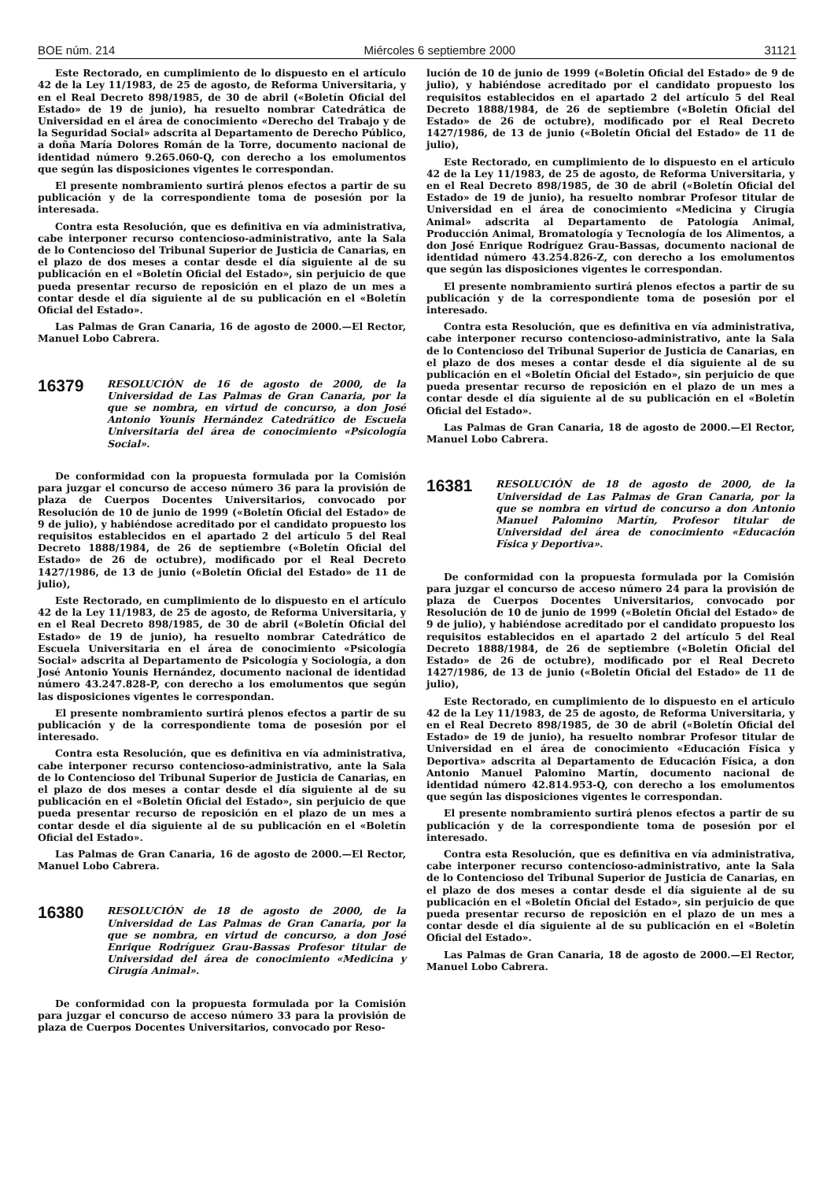BOE núm. 214 Miércoles 6 septiembre 2000 31121
Este Rectorado, en cumplimiento de lo dispuesto en el artículo 42 de la Ley 11/1983, de 25 de agosto, de Reforma Universitaria, y en el Real Decreto 898/1985, de 30 de abril («Boletín Oficial del Estado» de 19 de junio), ha resuelto nombrar Catedrática de Universidad en el área de conocimiento «Derecho del Trabajo y de la Seguridad Social» adscrita al Departamento de Derecho Público, a doña María Dolores Román de la Torre, documento nacional de identidad número 9.265.060-Q, con derecho a los emolumentos que según las disposiciones vigentes le correspondan.
El presente nombramiento surtirá plenos efectos a partir de su publicación y de la correspondiente toma de posesión por la interesada.
Contra esta Resolución, que es definitiva en vía administrativa, cabe interponer recurso contencioso-administrativo, ante la Sala de lo Contencioso del Tribunal Superior de Justicia de Canarias, en el plazo de dos meses a contar desde el día siguiente al de su publicación en el «Boletín Oficial del Estado», sin perjuicio de que pueda presentar recurso de reposición en el plazo de un mes a contar desde el día siguiente al de su publicación en el «Boletín Oficial del Estado».
Las Palmas de Gran Canaria, 16 de agosto de 2000.—El Rector, Manuel Lobo Cabrera.
16379
RESOLUCIÓN de 16 de agosto de 2000, de la Universidad de Las Palmas de Gran Canaria, por la que se nombra, en virtud de concurso, a don José Antonio Younis Hernández Catedrático de Escuela Universitaria del área de conocimiento «Psicología Social».
De conformidad con la propuesta formulada por la Comisión para juzgar el concurso de acceso número 36 para la provisión de plaza de Cuerpos Docentes Universitarios, convocado por Resolución de 10 de junio de 1999 («Boletín Oficial del Estado» de 9 de julio), y habiéndose acreditado por el candidato propuesto los requisitos establecidos en el apartado 2 del artículo 5 del Real Decreto 1888/1984, de 26 de septiembre («Boletín Oficial del Estado» de 26 de octubre), modificado por el Real Decreto 1427/1986, de 13 de junio («Boletín Oficial del Estado» de 11 de julio),
Este Rectorado, en cumplimiento de lo dispuesto en el artículo 42 de la Ley 11/1983, de 25 de agosto, de Reforma Universitaria, y en el Real Decreto 898/1985, de 30 de abril («Boletín Oficial del Estado» de 19 de junio), ha resuelto nombrar Catedrático de Escuela Universitaria en el área de conocimiento «Psicología Social» adscrita al Departamento de Psicología y Sociología, a don José Antonio Younis Hernández, documento nacional de identidad número 43.247.828-P, con derecho a los emolumentos que según las disposiciones vigentes le correspondan.
El presente nombramiento surtirá plenos efectos a partir de su publicación y de la correspondiente toma de posesión por el interesado.
Contra esta Resolución, que es definitiva en vía administrativa, cabe interponer recurso contencioso-administrativo, ante la Sala de lo Contencioso del Tribunal Superior de Justicia de Canarias, en el plazo de dos meses a contar desde el día siguiente al de su publicación en el «Boletín Oficial del Estado», sin perjuicio de que pueda presentar recurso de reposición en el plazo de un mes a contar desde el día siguiente al de su publicación en el «Boletín Oficial del Estado».
Las Palmas de Gran Canaria, 16 de agosto de 2000.—El Rector, Manuel Lobo Cabrera.
16380
RESOLUCIÓN de 18 de agosto de 2000, de la Universidad de Las Palmas de Gran Canaria, por la que se nombra, en virtud de concurso, a don José Enrique Rodríguez Grau-Bassas Profesor titular de Universidad del área de conocimiento «Medicina y Cirugía Animal».
De conformidad con la propuesta formulada por la Comisión para juzgar el concurso de acceso número 33 para la provisión de plaza de Cuerpos Docentes Universitarios, convocado por Reso-
lución de 10 de junio de 1999 («Boletín Oficial del Estado» de 9 de julio), y habiéndose acreditado por el candidato propuesto los requisitos establecidos en el apartado 2 del artículo 5 del Real Decreto 1888/1984, de 26 de septiembre («Boletín Oficial del Estado» de 26 de octubre), modificado por el Real Decreto 1427/1986, de 13 de junio («Boletín Oficial del Estado» de 11 de julio),
Este Rectorado, en cumplimiento de lo dispuesto en el artículo 42 de la Ley 11/1983, de 25 de agosto, de Reforma Universitaria, y en el Real Decreto 898/1985, de 30 de abril («Boletín Oficial del Estado» de 19 de junio), ha resuelto nombrar Profesor titular de Universidad en el área de conocimiento «Medicina y Cirugía Animal» adscrita al Departamento de Patología Animal, Producción Animal, Bromatología y Tecnología de los Alimentos, a don José Enrique Rodríguez Grau-Bassas, documento nacional de identidad número 43.254.826-Z, con derecho a los emolumentos que según las disposiciones vigentes le correspondan.
El presente nombramiento surtirá plenos efectos a partir de su publicación y de la correspondiente toma de posesión por el interesado.
Contra esta Resolución, que es definitiva en vía administrativa, cabe interponer recurso contencioso-administrativo, ante la Sala de lo Contencioso del Tribunal Superior de Justicia de Canarias, en el plazo de dos meses a contar desde el día siguiente al de su publicación en el «Boletín Oficial del Estado», sin perjuicio de que pueda presentar recurso de reposición en el plazo de un mes a contar desde el día siguiente al de su publicación en el «Boletín Oficial del Estado».
Las Palmas de Gran Canaria, 18 de agosto de 2000.—El Rector, Manuel Lobo Cabrera.
16381
RESOLUCIÓN de 18 de agosto de 2000, de la Universidad de Las Palmas de Gran Canaria, por la que se nombra en virtud de concurso a don Antonio Manuel Palomino Martín, Profesor titular de Universidad del área de conocimiento «Educación Física y Deportiva».
De conformidad con la propuesta formulada por la Comisión para juzgar el concurso de acceso número 24 para la provisión de plaza de Cuerpos Docentes Universitarios, convocado por Resolución de 10 de junio de 1999 («Boletín Oficial del Estado» de 9 de julio), y habiéndose acreditado por el candidato propuesto los requisitos establecidos en el apartado 2 del artículo 5 del Real Decreto 1888/1984, de 26 de septiembre («Boletín Oficial del Estado» de 26 de octubre), modificado por el Real Decreto 1427/1986, de 13 de junio («Boletín Oficial del Estado» de 11 de julio),
Este Rectorado, en cumplimiento de lo dispuesto en el artículo 42 de la Ley 11/1983, de 25 de agosto, de Reforma Universitaria, y en el Real Decreto 898/1985, de 30 de abril («Boletín Oficial del Estado» de 19 de junio), ha resuelto nombrar Profesor titular de Universidad en el área de conocimiento «Educación Física y Deportiva» adscrita al Departamento de Educación Física, a don Antonio Manuel Palomino Martín, documento nacional de identidad número 42.814.953-Q, con derecho a los emolumentos que según las disposiciones vigentes le correspondan.
El presente nombramiento surtirá plenos efectos a partir de su publicación y de la correspondiente toma de posesión por el interesado.
Contra esta Resolución, que es definitiva en vía administrativa, cabe interponer recurso contencioso-administrativo, ante la Sala de lo Contencioso del Tribunal Superior de Justicia de Canarias, en el plazo de dos meses a contar desde el día siguiente al de su publicación en el «Boletín Oficial del Estado», sin perjuicio de que pueda presentar recurso de reposición en el plazo de un mes a contar desde el día siguiente al de su publicación en el «Boletín Oficial del Estado».
Las Palmas de Gran Canaria, 18 de agosto de 2000.—El Rector, Manuel Lobo Cabrera.